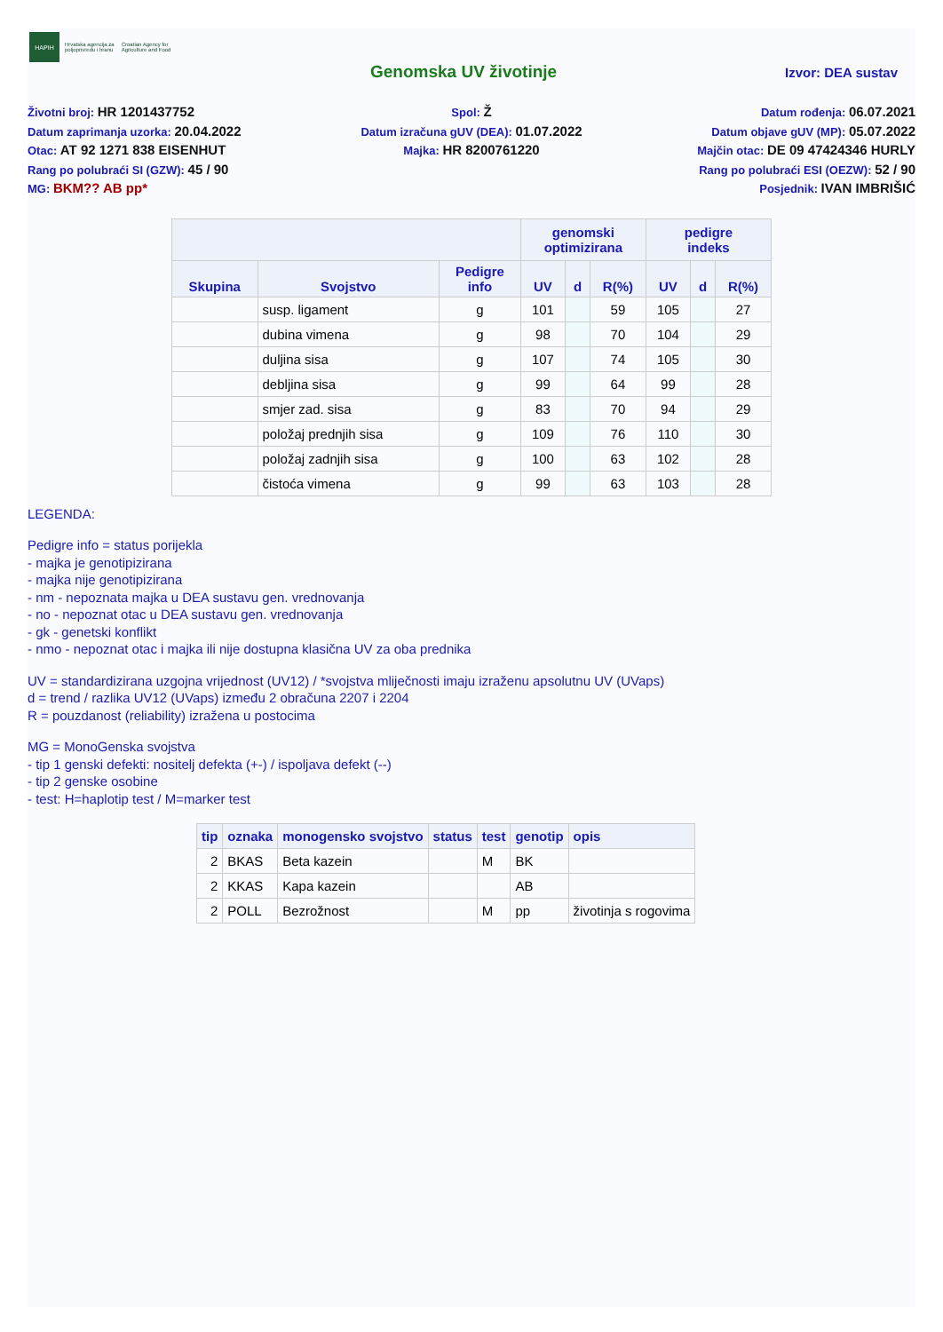HAPIH
Hrvatska agencija za
poljoprivredu i hranu
Croatian Agency for
Agriculture and Food
Genomska UV životinje
Izvor: DEA sustav
Životni broj: HR 1201437752
Datum zaprimanja uzorka: 20.04.2022
Otac: AT 92 1271 838 EISENHUT
Rang po polubraći SI (GZW): 45 / 90
MG: BKM?? AB pp*
Spol: Ž
Datum izračuna gUV (DEA): 01.07.2022
Majka: HR 8200761220
Datum rođenja: 06.07.2021
Datum objave gUV (MP): 05.07.2022
Majčin otac: DE 09 47424346 HURLY
Rang po polubraći ESI (OEZW): 52 / 90
Posjednik: IVAN IMBRIŠIĆ
| | | | genomski optimizirana | | | pedigre indeks | | |
| --- | --- | --- | --- | --- | --- | --- | --- | --- |
| Skupina | Svojstvo | Pedigre info | UV | d | R(%) | UV | d | R(%) |
| | susp. ligament | g | 101 | | 59 | 105 | | 27 |
| | dubina vimena | g | 98 | | 70 | 104 | | 29 |
| | duljina sisa | g | 107 | | 74 | 105 | | 30 |
| | debljina sisa | g | 99 | | 64 | 99 | | 28 |
| | smjer zad. sisa | g | 83 | | 70 | 94 | | 29 |
| | položaj prednjih sisa | g | 109 | | 76 | 110 | | 30 |
| | položaj zadnjih sisa | g | 100 | | 63 | 102 | | 28 |
| | čistoća vimena | g | 99 | | 63 | 103 | | 28 |
LEGENDA:
Pedigre info = status porijekla
- majka je genotipizirana
- majka nije genotipizirana
- nm - nepoznata majka u DEA sustavu gen. vrednovanja
- no - nepoznat otac u DEA sustavu gen. vrednovanja
- gk - genetski konflikt
- nmo - nepoznat otac i majka ili nije dostupna klasična UV za oba prednika
UV = standardizirana uzgojna vrijednost (UV12) / *svojstva mliječnosti imaju izraženu apsolutnu UV (UVaps)
d = trend / razlika UV12 (UVaps) između 2 obračuna 2207 i 2204
R = pouzdanost (reliability) izražena u postocima
MG = MonoGenska svojstva
- tip 1 genski defekti: nositelj defekta (+-) / ispoljava defekt (--)
- tip 2 genske osobine
- test: H=haplotip test / M=marker test
| tip | oznaka | monogensko svojstvo | status | test | genotip | opis |
| --- | --- | --- | --- | --- | --- | --- |
| 2 | BKAS | Beta kazein | | M | BK | |
| 2 | KKAS | Kapa kazein | | | AB | |
| 2 | POLL | Bezrožnost | | M | pp | životinja s rogovima |